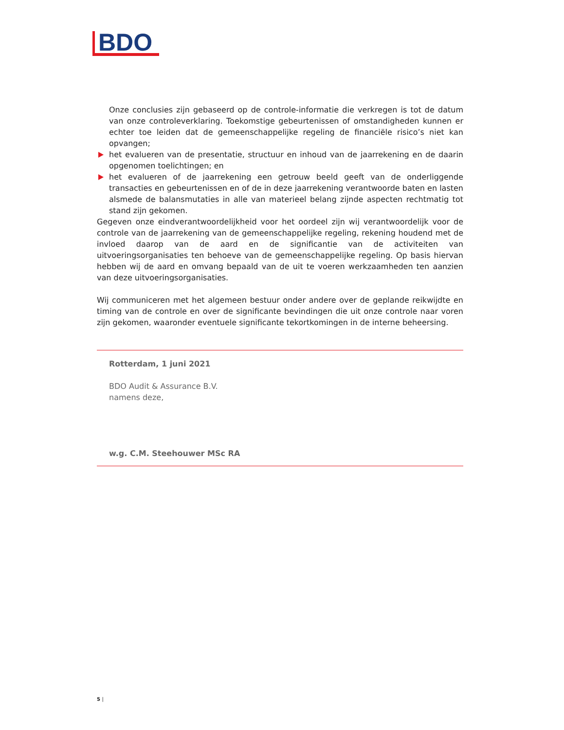BDO
Onze conclusies zijn gebaseerd op de controle-informatie die verkregen is tot de datum van onze controleverklaring. Toekomstige gebeurtenissen of omstandigheden kunnen er echter toe leiden dat de gemeenschappelijke regeling de financiële risico’s niet kan opvangen;
het evalueren van de presentatie, structuur en inhoud van de jaarrekening en de daarin opgenomen toelichtingen; en
het evalueren of de jaarrekening een getrouw beeld geeft van de onderliggende transacties en gebeurtenissen en of de in deze jaarrekening verantwoorde baten en lasten alsmede de balansmutaties in alle van materieel belang zijnde aspecten rechtmatig tot stand zijn gekomen.
Gegeven onze eindverantwoordelijkheid voor het oordeel zijn wij verantwoordelijk voor de controle van de jaarrekening van de gemeenschappelijke regeling, rekening houdend met de invloed daarop van de aard en de significantie van de activiteiten van uitvoeringsorganisaties ten behoeve van de gemeenschappelijke regeling. Op basis hiervan hebben wij de aard en omvang bepaald van de uit te voeren werkzaamheden ten aanzien van deze uitvoeringsorganisaties.
Wij communiceren met het algemeen bestuur onder andere over de geplande reikwijdte en timing van de controle en over de significante bevindingen die uit onze controle naar voren zijn gekomen, waaronder eventuele significante tekortkomingen in de interne beheersing.
Rotterdam, 1 juni 2021
BDO Audit & Assurance B.V.
namens deze,
w.g. C.M. Steehouwer MSc RA
5 |